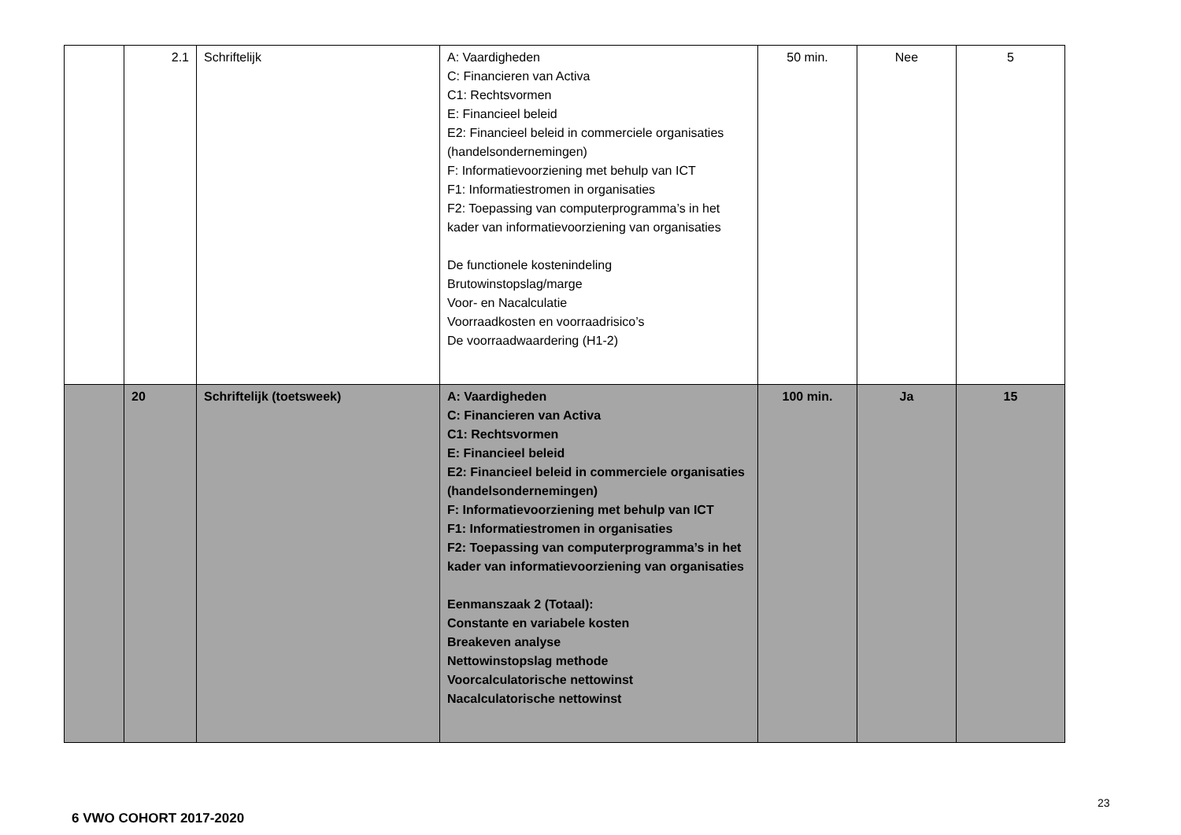| | 2.1 | Schriftelijk | A: Vaardigheden C: Financieren van Activa C1: Rechtsvormen E: Financieel beleid E2: Financieel beleid in commerciele organisaties (handelsondernemingen) F: Informatievoorziening met behulp van ICT F1: Informatiestromen in organisaties F2: Toepassing van computerprogramma’s in het kader van informatievoorziening van organisaties De functionele kostenindeling Brutowinstopslag/marge Voor- en Nacalculatie Voorraadkosten en voorraadrisico’s De voorraadwaardering (H1-2) | 50 min. | Nee | 5 |
| | 20 | Schriftelijk (toetsweek) | A: Vaardigheden C: Financieren van Activa C1: Rechtsvormen E: Financieel beleid E2: Financieel beleid in commerciele organisaties (handelsondernemingen) F: Informatievoorziening met behulp van ICT F1: Informatiestromen in organisaties F2: Toepassing van computerprogramma’s in het kader van informatievoorziening van organisaties Eenmanszaak 2 (Totaal): Constante en variabele kosten Breakeven analyse Nettowinstopslag methode Voorcalculatorische nettowinst Nacalculatorische nettowinst | 100 min. | Ja | 15 |
23
6 VWO COHORT 2017-2020